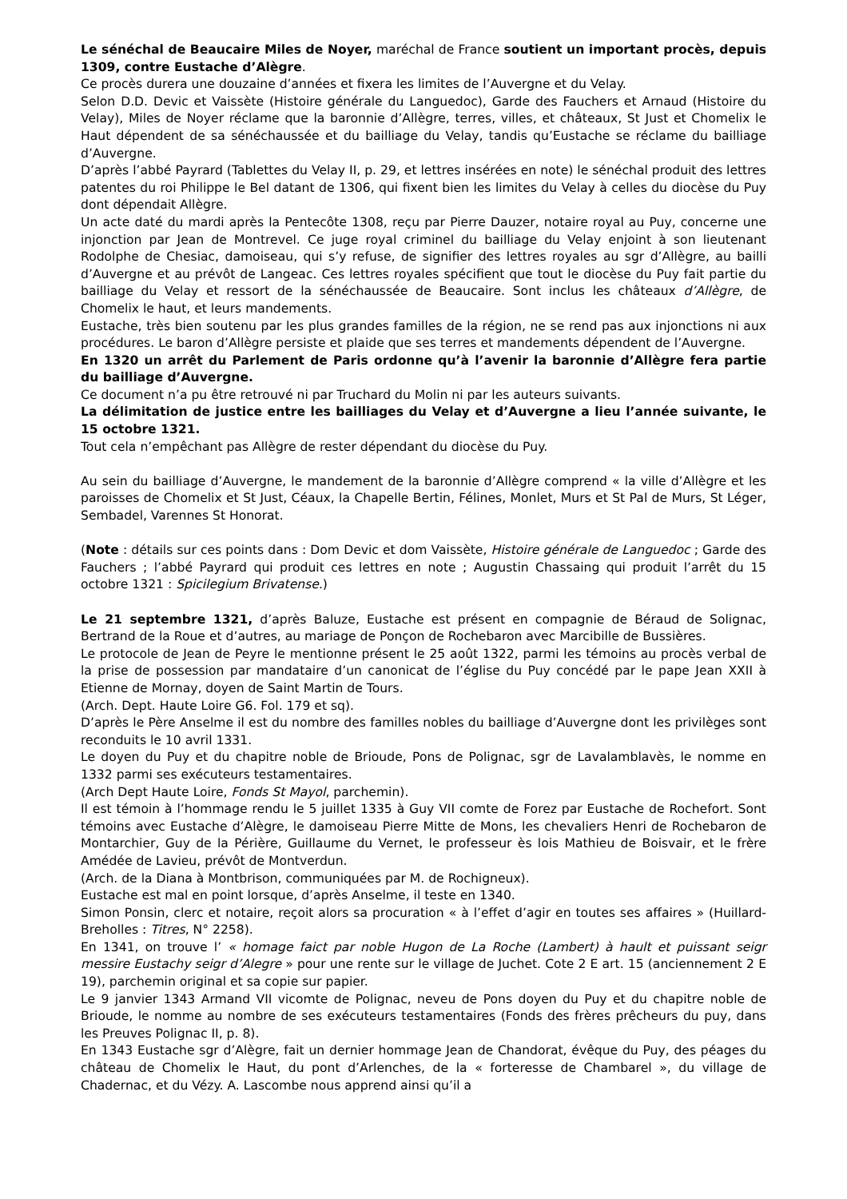Le sénéchal de Beaucaire Miles de Noyer, maréchal de France soutient un important procès, depuis 1309, contre Eustache d’Alègre.
Ce procès durera une douzaine d’années et fixera les limites de l’Auvergne et du Velay.
Selon D.D. Devic et Vaissète (Histoire générale du Languedoc), Garde des Fauchers et Arnaud (Histoire du Velay), Miles de Noyer réclame que la baronnie d’Allègre, terres, villes, et châteaux, St Just et Chomelix le Haut dépendent de sa sénéchaussée et du bailliage du Velay, tandis qu’Eustache se réclame du bailliage d’Auvergne.
D’après l’abbé Payrard (Tablettes du Velay II, p. 29, et lettres insérées en note) le sénéchal produit des lettres patentes du roi Philippe le Bel datant de 1306, qui fixent bien les limites du Velay à celles du diocèse du Puy dont dépendait Allègre.
Un acte daté du mardi après la Pentecôte 1308, reçu par Pierre Dauzer, notaire royal au Puy, concerne une injonction par Jean de Montrevel. Ce juge royal criminel du bailliage du Velay enjoint à son lieutenant Rodolphe de Chesiac, damoiseau, qui s’y refuse, de signifier des lettres royales au sgr d’Allègre, au bailli d’Auvergne et au prévôt de Langeac. Ces lettres royales spécifient que tout le diocèse du Puy fait partie du bailliage du Velay et ressort de la sénéchaussée de Beaucaire. Sont inclus les châteaux d’Allègre, de Chomelix le haut, et leurs mandements.
Eustache, très bien soutenu par les plus grandes familles de la région, ne se rend pas aux injonctions ni aux procédures. Le baron d’Allègre persiste et plaide que ses terres et mandements dépendent de l’Auvergne.
En 1320 un arrêt du Parlement de Paris ordonne qu’à l’avenir la baronnie d’Allègre fera partie du bailliage d’Auvergne.
Ce document n’a pu être retrouvé ni par Truchard du Molin ni par les auteurs suivants.
La délimitation de justice entre les bailliages du Velay et d’Auvergne a lieu l’année suivante, le 15 octobre 1321.
Tout cela n’empêchant pas Allègre de rester dépendant du diocèse du Puy.
Au sein du bailliage d’Auvergne, le mandement de la baronnie d’Allègre comprend « la ville d’Allègre et les paroisses de Chomelix et St Just, Céaux, la Chapelle Bertin, Félines, Monlet, Murs et St Pal de Murs, St Léger, Sembadel, Varennes St Honorat.
(Note : détails sur ces points dans : Dom Devic et dom Vaissète, Histoire générale de Languedoc ; Garde des Fauchers ; l’abbé Payrard qui produit ces lettres en note ; Augustin Chassaing qui produit l’arrêt du 15 octobre 1321 : Spicilegium Brivatense.)
Le 21 septembre 1321, d’après Baluze, Eustache est présent en compagnie de Béraud de Solignac, Bertrand de la Roue et d’autres, au mariage de Ponçon de Rochebaron avec Marcibille de Bussières.
Le protocole de Jean de Peyre le mentionne présent le 25 août 1322, parmi les témoins au procès verbal de la prise de possession par mandataire d’un canonicat de l’église du Puy concédé par le pape Jean XXII à Etienne de Mornay, doyen de Saint Martin de Tours.
(Arch. Dept. Haute Loire G6. Fol. 179 et sq).
D’après le Père Anselme il est du nombre des familles nobles du bailliage d’Auvergne dont les privilèges sont reconduits le 10 avril 1331.
Le doyen du Puy et du chapitre noble de Brioude, Pons de Polignac, sgr de Lavalamblavès, le nomme en 1332 parmi ses exécuteurs testamentaires.
(Arch Dept Haute Loire, Fonds St Mayol, parchemin).
Il est témoin à l’hommage rendu le 5 juillet 1335 à Guy VII comte de Forez par Eustache de Rochefort. Sont témoins avec Eustache d’Alègre, le damoiseau Pierre Mitte de Mons, les chevaliers Henri de Rochebaron de Montarchier, Guy de la Périère, Guillaume du Vernet, le professeur ès lois Mathieu de Boisvair, et le frère Amédée de Lavieu, prévôt de Montverdun.
(Arch. de la Diana à Montbrison, communiquées par M. de Rochigneux).
Eustache est mal en point lorsque, d’après Anselme, il teste en 1340.
Simon Ponsin, clerc et notaire, reçoit alors sa procuration « à l’effet d’agir en toutes ses affaires » (Huillard-Breholles : Titres, N° 2258).
En 1341, on trouve l’ « homage faict par noble Hugon de La Roche (Lambert) à hault et puissant seigr messire Eustachy seigr d’Alegre » pour une rente sur le village de Juchet. Cote 2 E art. 15 (anciennement 2 E 19), parchemin original et sa copie sur papier.
Le 9 janvier 1343 Armand VII vicomte de Polignac, neveu de Pons doyen du Puy et du chapitre noble de Brioude, le nomme au nombre de ses exécuteurs testamentaires (Fonds des frères prêcheurs du puy, dans les Preuves Polignac II, p. 8).
En 1343 Eustache sgr d’Alègre, fait un dernier hommage Jean de Chandorat, évêque du Puy, des péages du château de Chomelix le Haut, du pont d’Arlenches, de la « forteresse de Chambarel », du village de Chadernac, et du Vézy. A. Lascombe nous apprend ainsi qu’il a